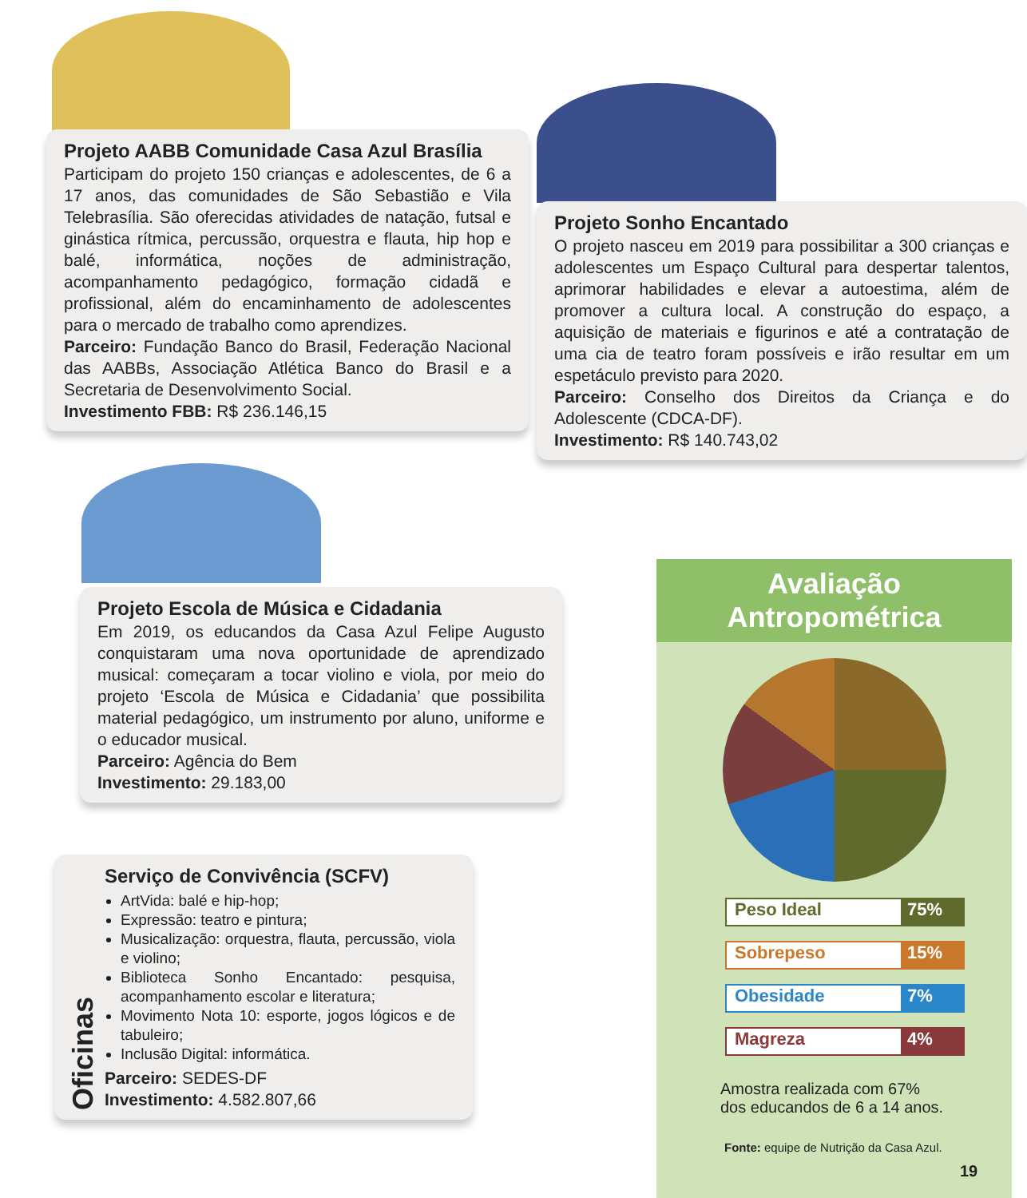Projeto AABB Comunidade Casa Azul Brasília
Participam do projeto 150 crianças e adolescentes, de 6 a 17 anos, das comunidades de São Sebastião e Vila Telebrasília. São oferecidas atividades de natação, futsal e ginástica rítmica, percussão, orquestra e flauta, hip hop e balé, informática, noções de administração, acompanhamento pedagógico, formação cidadã e profissional, além do encaminhamento de adolescentes para o mercado de trabalho como aprendizes.
Parceiro: Fundação Banco do Brasil, Federação Nacional das AABBs, Associação Atlética Banco do Brasil e a Secretaria de Desenvolvimento Social.
Investimento FBB: R$ 236.146,15
Projeto Sonho Encantado
O projeto nasceu em 2019 para possibilitar a 300 crianças e adolescentes um Espaço Cultural para despertar talentos, aprimorar habilidades e elevar a autoestima, além de promover a cultura local. A construção do espaço, a aquisição de materiais e figurinos e até a contratação de uma cia de teatro foram possíveis e irão resultar em um espetáculo previsto para 2020.
Parceiro: Conselho dos Direitos da Criança e do Adolescente (CDCA-DF).
Investimento: R$ 140.743,02
Projeto Escola de Música e Cidadania
Em 2019, os educandos da Casa Azul Felipe Augusto conquistaram uma nova oportunidade de aprendizado musical: começaram a tocar violino e viola, por meio do projeto ‘Escola de Música e Cidadania’ que possibilita material pedagógico, um instrumento por aluno, uniforme e o educador musical.
Parceiro: Agência do Bem
Investimento: 29.183,00
Oficinas
Serviço de Convivência (SCFV)
ArtVida: balé e hip-hop;
Expressão: teatro e pintura;
Musicalização: orquestra, flauta, percussão, viola e violino;
Biblioteca Sonho Encantado: pesquisa, acompanhamento escolar e literatura;
Movimento Nota 10: esporte, jogos lógicos e de tabuleiro;
Inclusão Digital: informática.
Parceiro: SEDES-DF
Investimento: 4.582.807,66
Avaliação
Antropométrica
Peso Ideal 75%
Sobrepeso 15%
Obesidade 7%
Magreza 4%
Amostra realizada com 67%
dos educandos de 6 a 14 anos.
Fonte: equipe de Nutrição da Casa Azul.
19